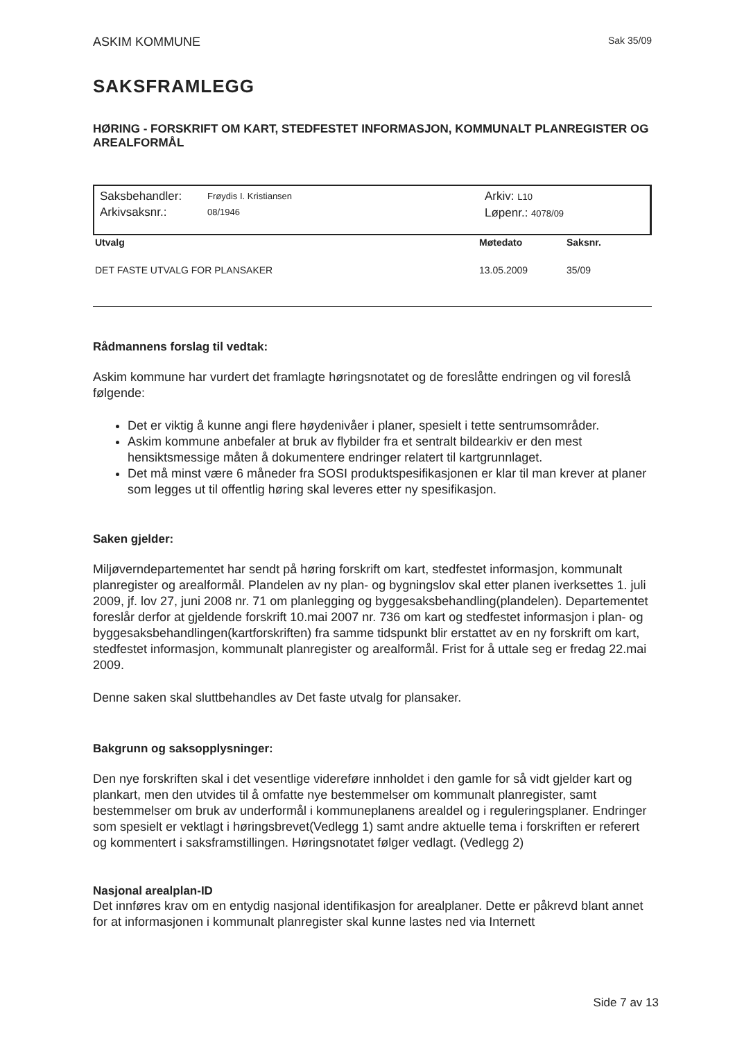ASKIM KOMMUNE Sak 35/09
SAKSFRAMLEGG
HØRING - FORSKRIFT OM KART, STEDFESTET INFORMASJON, KOMMUNALT PLANREGISTER OG AREALFORMÅL
Saksbehandler:
Arkivsaksnr.:
Frøydis I. Kristiansen
08/1946
Arkiv: L10
Løpenr.: 4078/09
| Utvalg | Møtedato | Saksnr. |
| --- | --- | --- |
| DET FASTE UTVALG FOR PLANSAKER | 13.05.2009 | 35/09 |
Rådmannens forslag til vedtak:
Askim kommune har vurdert det framlagte høringsnotatet og de foreslåtte endringen og vil foreslå følgende:
Det er viktig å kunne angi flere høydenivåer i planer, spesielt i tette sentrumsområder.
Askim kommune anbefaler at bruk av flybilder fra et sentralt bildearkiv er den mest hensiktsmessige måten å dokumentere endringer relatert til kartgrunnlaget.
Det må minst være 6 måneder fra SOSI produktspesifikasjonen er klar til man krever at planer som legges ut til offentlig høring skal leveres etter ny spesifikasjon.
Saken gjelder:
Miljøverndepartementet har sendt på høring forskrift om kart, stedfestet informasjon, kommunalt planregister og arealformål. Plandelen av ny plan- og bygningslov skal etter planen iverksettes 1. juli 2009, jf. lov 27, juni 2008 nr. 71 om planlegging og byggesaksbehandling(plandelen). Departementet foreslår derfor at gjeldende forskrift 10.mai 2007 nr. 736 om kart og stedfestet informasjon i plan- og byggesaksbehandlingen(kartforskriften) fra samme tidspunkt blir erstattet av en ny forskrift om kart, stedfestet informasjon, kommunalt planregister og arealformål. Frist for å uttale seg er fredag 22.mai 2009.
Denne saken skal sluttbehandles av Det faste utvalg for plansaker.
Bakgrunn og saksopplysninger:
Den nye forskriften skal i det vesentlige videreføre innholdet i den gamle for så vidt gjelder kart og plankart, men den utvides til å omfatte nye bestemmelser om kommunalt planregister, samt bestemmelser om bruk av underformål i kommuneplanens arealdel og i reguleringsplaner. Endringer som spesielt er vektlagt i høringsbrevet(Vedlegg 1) samt andre aktuelle tema i forskriften er referert og kommentert i saksframstillingen. Høringsnotatet følger vedlagt. (Vedlegg 2)
Nasjonal arealplan-ID
Det innføres krav om en entydig nasjonal identifikasjon for arealplaner. Dette er påkrevd blant annet for at informasjonen i kommunalt planregister skal kunne lastes ned via Internett
Side 7 av 13